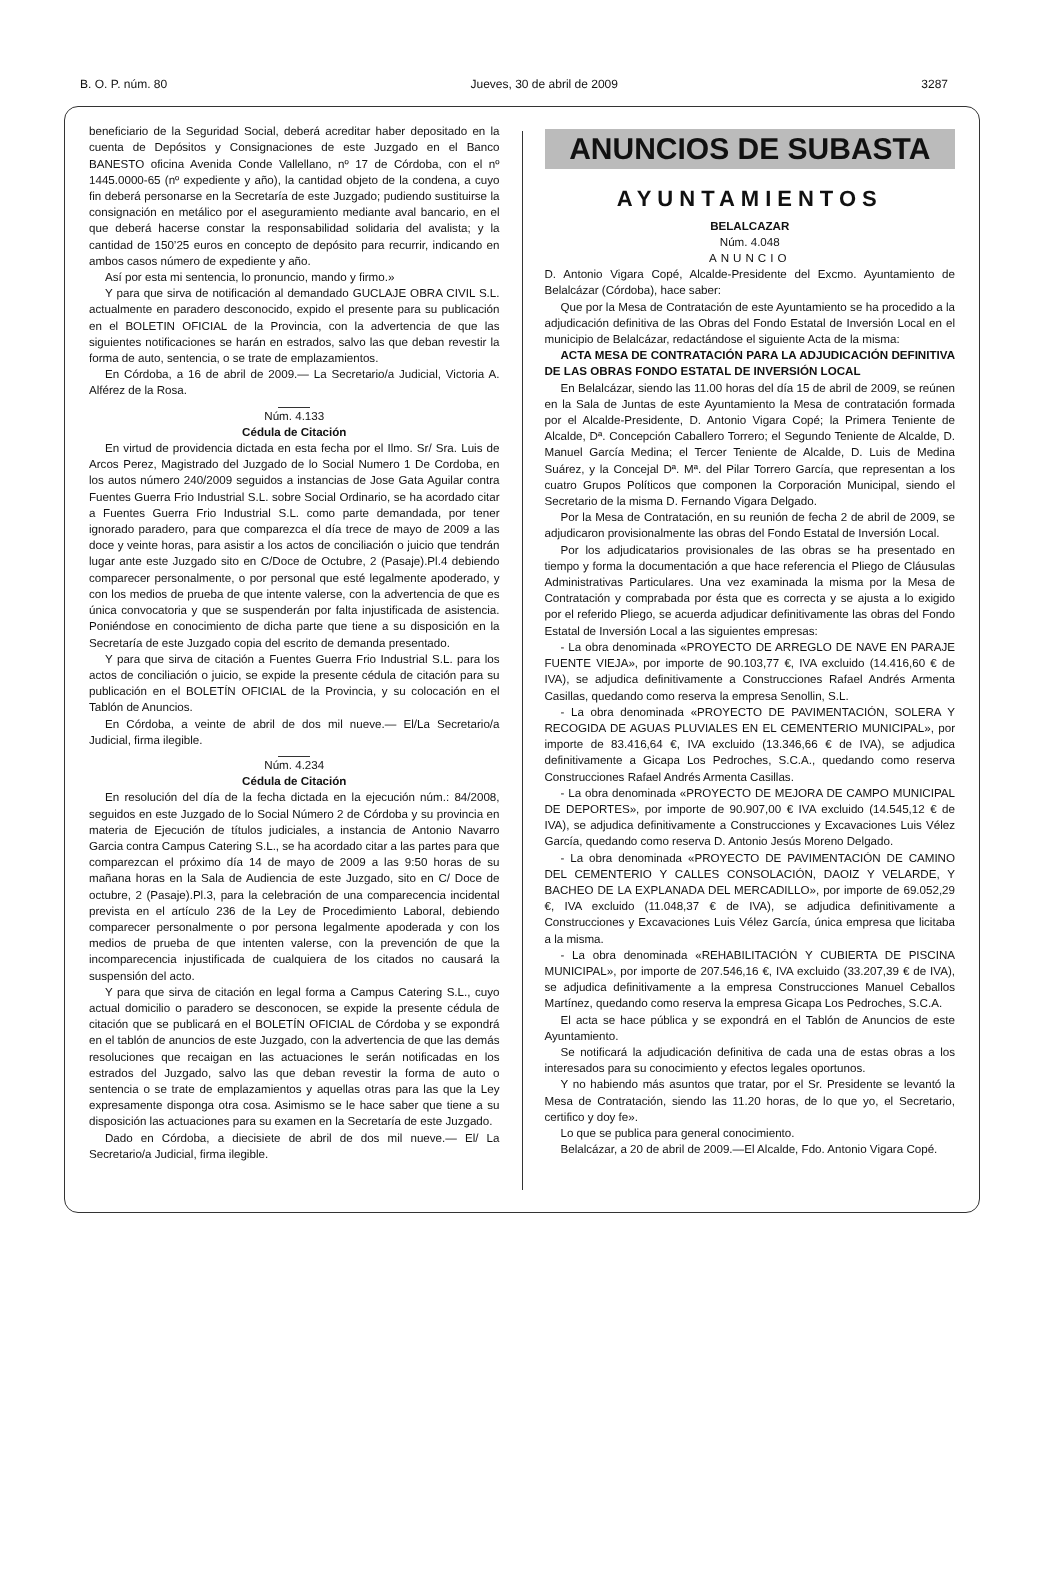B. O. P. núm. 80 Jueves, 30 de abril de 2009 3287
beneficiario de la Seguridad Social, deberá acreditar haber depositado en la cuenta de Depósitos y Consignaciones de este Juzgado en el Banco BANESTO oficina Avenida Conde Vallellano, nº 17 de Córdoba, con el nº 1445.0000-65 (nº expediente y año), la cantidad objeto de la condena, a cuyo fin deberá personarse en la Secretaría de este Juzgado; pudiendo sustituirse la consignación en metálico por el aseguramiento mediante aval bancario, en el que deberá hacerse constar la responsabilidad solidaria del avalista; y la cantidad de 150’25 euros en concepto de depósito para recurrir, indicando en ambos casos número de expediente y año.
Así por esta mi sentencia, lo pronuncio, mando y firmo.»
Y para que sirva de notificación al demandado GUCLAJE OBRA CIVIL S.L. actualmente en paradero desconocido, expido el presente para su publicación en el BOLETIN OFICIAL de la Provincia, con la advertencia de que las siguientes notificaciones se harán en estrados, salvo las que deban revestir la forma de auto, sentencia, o se trate de emplazamientos.
En Córdoba, a 16 de abril de 2009.— La Secretario/a Judicial, Victoria A. Alférez de la Rosa.
Núm. 4.133
Cédula de Citación
En virtud de providencia dictada en esta fecha por el Ilmo. Sr/ Sra. Luis de Arcos Perez, Magistrado del Juzgado de lo Social Numero 1 De Cordoba, en los autos número 240/2009 seguidos a instancias de Jose Gata Aguilar contra Fuentes Guerra Frio Industrial S.L. sobre Social Ordinario, se ha acordado citar a Fuentes Guerra Frio Industrial S.L. como parte demandada, por tener ignorado paradero, para que comparezca el día trece de mayo de 2009 a las doce y veinte horas, para asistir a los actos de conciliación o juicio que tendrán lugar ante este Juzgado sito en C/Doce de Octubre, 2 (Pasaje).Pl.4 debiendo comparecer personalmente, o por personal que esté legalmente apoderado, y con los medios de prueba de que intente valerse, con la advertencia de que es única convocatoria y que se suspenderán por falta injustificada de asistencia. Poniéndose en conocimiento de dicha parte que tiene a su disposición en la Secretaría de este Juzgado copia del escrito de demanda presentado.
Y para que sirva de citación a Fuentes Guerra Frio Industrial S.L. para los actos de conciliación o juicio, se expide la presente cédula de citación para su publicación en el BOLETÍN OFICIAL de la Provincia, y su colocación en el Tablón de Anuncios.
En Córdoba, a veinte de abril de dos mil nueve.— El/La Secretario/a Judicial, firma ilegible.
Núm. 4.234
Cédula de Citación
En resolución del día de la fecha dictada en la ejecución núm.: 84/2008, seguidos en este Juzgado de lo Social Número 2 de Córdoba y su provincia en materia de Ejecución de títulos judiciales, a instancia de Antonio Navarro Garcia contra Campus Catering S.L., se ha acordado citar a las partes para que comparezcan el próximo día 14 de mayo de 2009 a las 9:50 horas de su mañana horas en la Sala de Audiencia de este Juzgado, sito en C/ Doce de octubre, 2 (Pasaje).Pl.3, para la celebración de una comparecencia incidental prevista en el artículo 236 de la Ley de Procedimiento Laboral, debiendo comparecer personalmente o por persona legalmente apoderada y con los medios de prueba de que intenten valerse, con la prevención de que la incomparecencia injustificada de cualquiera de los citados no causará la suspensión del acto.
Y para que sirva de citación en legal forma a Campus Catering S.L., cuyo actual domicilio o paradero se desconocen, se expide la presente cédula de citación que se publicará en el BOLETÍN OFICIAL de Córdoba y se expondrá en el tablón de anuncios de este Juzgado, con la advertencia de que las demás resoluciones que recaigan en las actuaciones le serán notificadas en los estrados del Juzgado, salvo las que deban revestir la forma de auto o sentencia o se trate de emplazamientos y aquellas otras para las que la Ley expresamente disponga otra cosa. Asimismo se le hace saber que tiene a su disposición las actuaciones para su examen en la Secretaría de este Juzgado.
Dado en Córdoba, a diecisiete de abril de dos mil nueve.— El/ La Secretario/a Judicial, firma ilegible.
ANUNCIOS DE SUBASTA
AYUNTAMIENTOS
BELALCAZAR
Núm. 4.048
ANUNCIO
D. Antonio Vigara Copé, Alcalde-Presidente del Excmo. Ayuntamiento de Belalcázar (Córdoba), hace saber:
Que por la Mesa de Contratación de este Ayuntamiento se ha procedido a la adjudicación definitiva de las Obras del Fondo Estatal de Inversión Local en el municipio de Belalcázar, redactándose el siguiente Acta de la misma:
ACTA MESA DE CONTRATACIÓN PARA LA ADJUDICACIÓN DEFINITIVA DE LAS OBRAS FONDO ESTATAL DE INVERSIÓN LOCAL
En Belalcázar, siendo las 11.00 horas del día 15 de abril de 2009, se reúnen en la Sala de Juntas de este Ayuntamiento la Mesa de contratación formada por el Alcalde-Presidente, D. Antonio Vigara Copé; la Primera Teniente de Alcalde, Dª. Concepción Caballero Torrero; el Segundo Teniente de Alcalde, D. Manuel García Medina; el Tercer Teniente de Alcalde, D. Luis de Medina Suárez, y la Concejal Dª. Mª. del Pilar Torrero García, que representan a los cuatro Grupos Políticos que componen la Corporación Municipal, siendo el Secretario de la misma D. Fernando Vigara Delgado.
Por la Mesa de Contratación, en su reunión de fecha 2 de abril de 2009, se adjudicaron provisionalmente las obras del Fondo Estatal de Inversión Local.
Por los adjudicatarios provisionales de las obras se ha presentado en tiempo y forma la documentación a que hace referencia el Pliego de Cláusulas Administrativas Particulares. Una vez examinada la misma por la Mesa de Contratación y comprabada por ésta que es correcta y se ajusta a lo exigido por el referido Pliego, se acuerda adjudicar definitivamente las obras del Fondo Estatal de Inversión Local a las siguientes empresas:
- La obra denominada «PROYECTO DE ARREGLO DE NAVE EN PARAJE FUENTE VIEJA», por importe de 90.103,77 €, IVA excluido (14.416,60 € de IVA), se adjudica definitivamente a Construcciones Rafael Andrés Armenta Casillas, quedando como reserva la empresa Senollin, S.L.
- La obra denominada «PROYECTO DE PAVIMENTACIÓN, SOLERA Y RECOGIDA DE AGUAS PLUVIALES EN EL CEMENTERIO MUNICIPAL», por importe de 83.416,64 €, IVA excluido (13.346,66 € de IVA), se adjudica definitivamente a Gicapa Los Pedroches, S.C.A., quedando como reserva Construcciones Rafael Andrés Armenta Casillas.
- La obra denominada «PROYECTO DE MEJORA DE CAMPO MUNICIPAL DE DEPORTES», por importe de 90.907,00 € IVA excluido (14.545,12 € de IVA), se adjudica definitivamente a Construcciones y Excavaciones Luis Vélez García, quedando como reserva D. Antonio Jesús Moreno Delgado.
- La obra denominada «PROYECTO DE PAVIMENTACIÓN DE CAMINO DEL CEMENTERIO Y CALLES CONSOLACIÓN, DAOIZ Y VELARDE, Y BACHEO DE LA EXPLANADA DEL MERCADILLO», por importe de 69.052,29 €, IVA excluido (11.048,37 € de IVA), se adjudica definitivamente a Construcciones y Excavaciones Luis Vélez García, única empresa que licitaba a la misma.
- La obra denominada «REHABILITACIÓN Y CUBIERTA DE PISCINA MUNICIPAL», por importe de 207.546,16 €, IVA excluido (33.207,39 € de IVA), se adjudica definitivamente a la empresa Construcciones Manuel Ceballos Martínez, quedando como reserva la empresa Gicapa Los Pedroches, S.C.A.
El acta se hace pública y se expondrá en el Tablón de Anuncios de este Ayuntamiento.
Se notificará la adjudicación definitiva de cada una de estas obras a los interesados para su conocimiento y efectos legales oportunos.
Y no habiendo más asuntos que tratar, por el Sr. Presidente se levantó la Mesa de Contratación, siendo las 11.20 horas, de lo que yo, el Secretario, certifico y doy fe».
Lo que se publica para general conocimiento.
Belalcázar, a 20 de abril de 2009.—El Alcalde, Fdo. Antonio Vigara Copé.